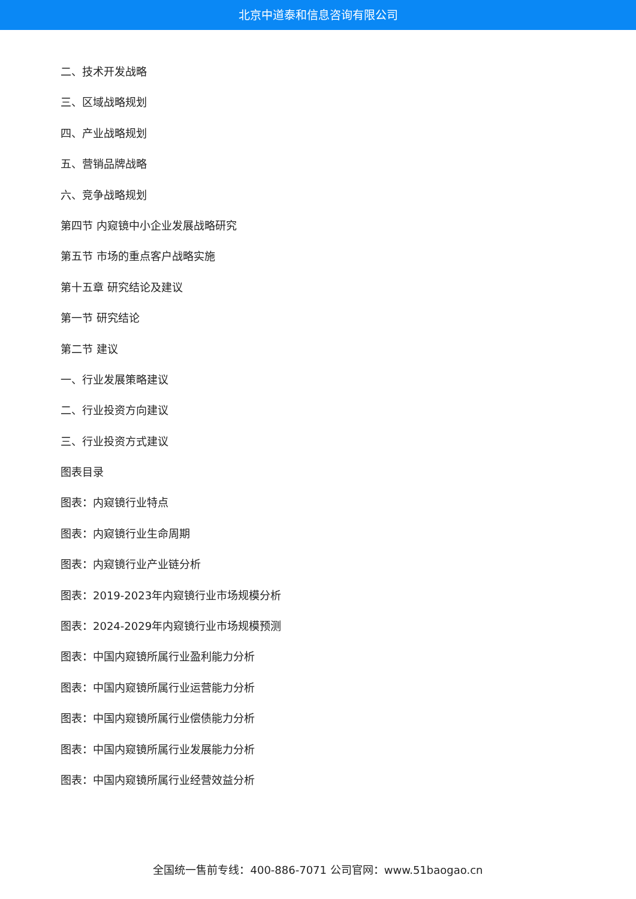北京中道泰和信息咨询有限公司
二、技术开发战略
三、区域战略规划
四、产业战略规划
五、营销品牌战略
六、竞争战略规划
第四节 内窥镜中小企业发展战略研究
第五节 市场的重点客户战略实施
第十五章 研究结论及建议
第一节 研究结论
第二节 建议
一、行业发展策略建议
二、行业投资方向建议
三、行业投资方式建议
图表目录
图表：内窥镜行业特点
图表：内窥镜行业生命周期
图表：内窥镜行业产业链分析
图表：2019-2023年内窥镜行业市场规模分析
图表：2024-2029年内窥镜行业市场规模预测
图表：中国内窥镜所属行业盈利能力分析
图表：中国内窥镜所属行业运营能力分析
图表：中国内窥镜所属行业偿债能力分析
图表：中国内窥镜所属行业发展能力分析
图表：中国内窥镜所属行业经营效益分析
全国统一售前专线：400-886-7071 公司官网：www.51baogao.cn